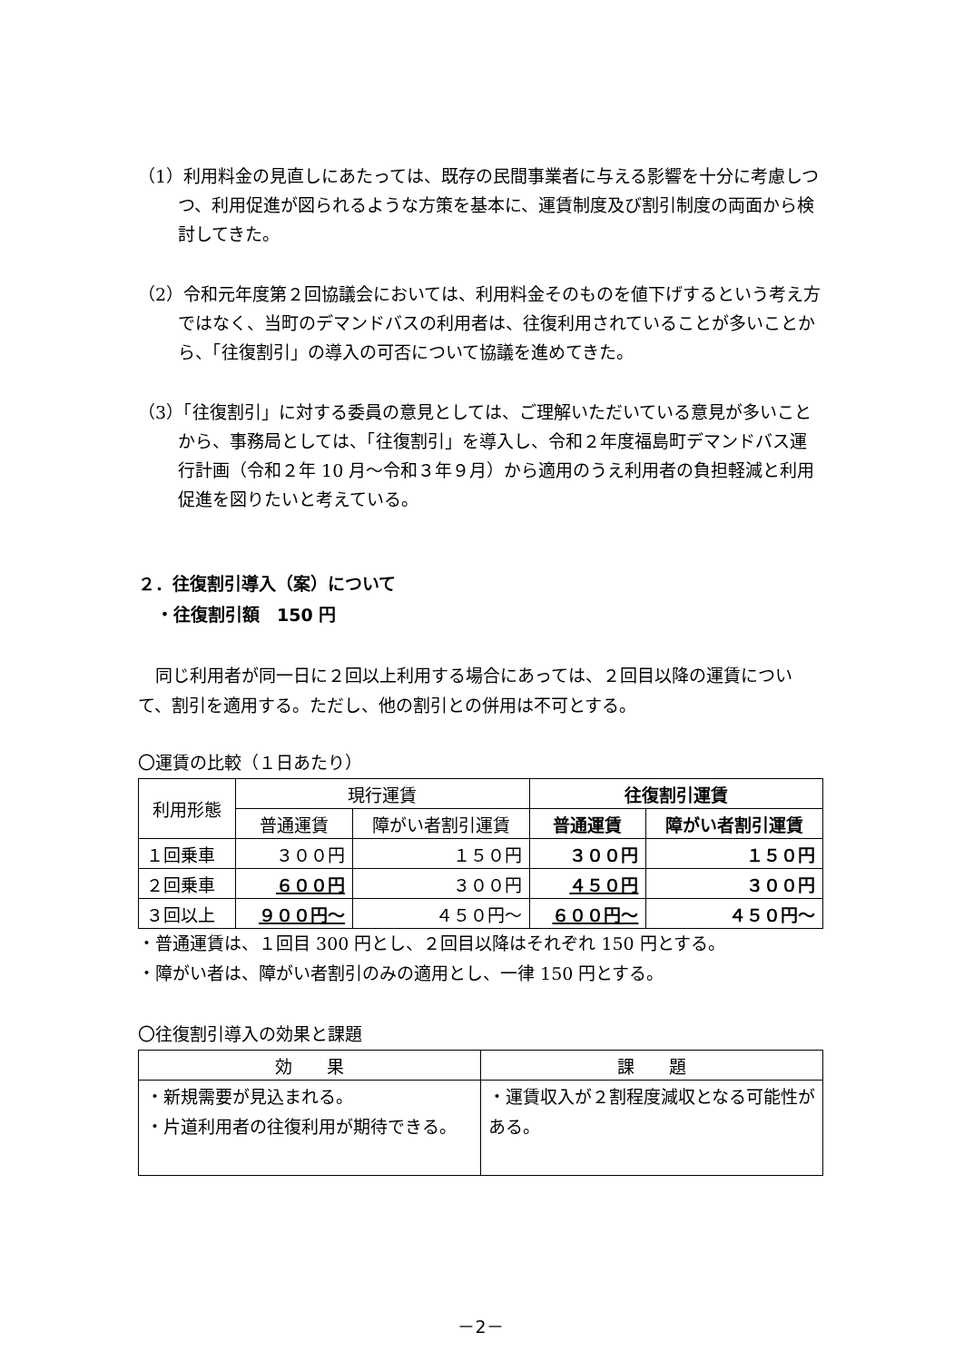（1）利用料金の見直しにあたっては、既存の民間事業者に与える影響を十分に考慮しつつ、利用促進が図られるような方策を基本に、運賃制度及び割引制度の両面から検討してきた。
（2）令和元年度第２回協議会においては、利用料金そのものを値下げするという考え方ではなく、当町のデマンドバスの利用者は、往復利用されていることが多いことから、「往復割引」の導入の可否について協議を進めてきた。
（3）「往復割引」に対する委員の意見としては、ご理解いただいている意見が多いことから、事務局としては、「往復割引」を導入し、令和２年度福島町デマンドバス運行計画（令和２年 10 月～令和３年９月）から適用のうえ利用者の負担軽減と利用促進を図りたいと考えている。
２．往復割引導入（案）について
・往復割引額　150 円
同じ利用者が同一日に２回以上利用する場合にあっては、２回目以降の運賃について、割引を適用する。ただし、他の割引との併用は不可とする。
〇運賃の比較（１日あたり）
| 利用形態 | 現行運賃 | | 往復割引運賃 | |
| --- | --- | --- | --- | --- |
| | 普通運賃 | 障がい者割引運賃 | 普通運賃 | 障がい者割引運賃 |
| １回乗車 | ３００円 | １５０円 | ３００円 | １５０円 |
| ２回乗車 | ６００円 | ３００円 | ４５０円 | ３００円 |
| ３回以上 | ９００円～ | ４５０円～ | ６００円～ | ４５０円～ |
・普通運賃は、１回目 300 円とし、２回目以降はそれぞれ 150 円とする。
・障がい者は、障がい者割引のみの適用とし、一律 150 円とする。
〇往復割引導入の効果と課題
| 効 果 | 課 題 |
| --- | --- |
| ・新規需要が見込まれる。 ・片道利用者の往復利用が期待できる。 | ・運賃収入が２割程度減収となる可能性がある。 |
－2－